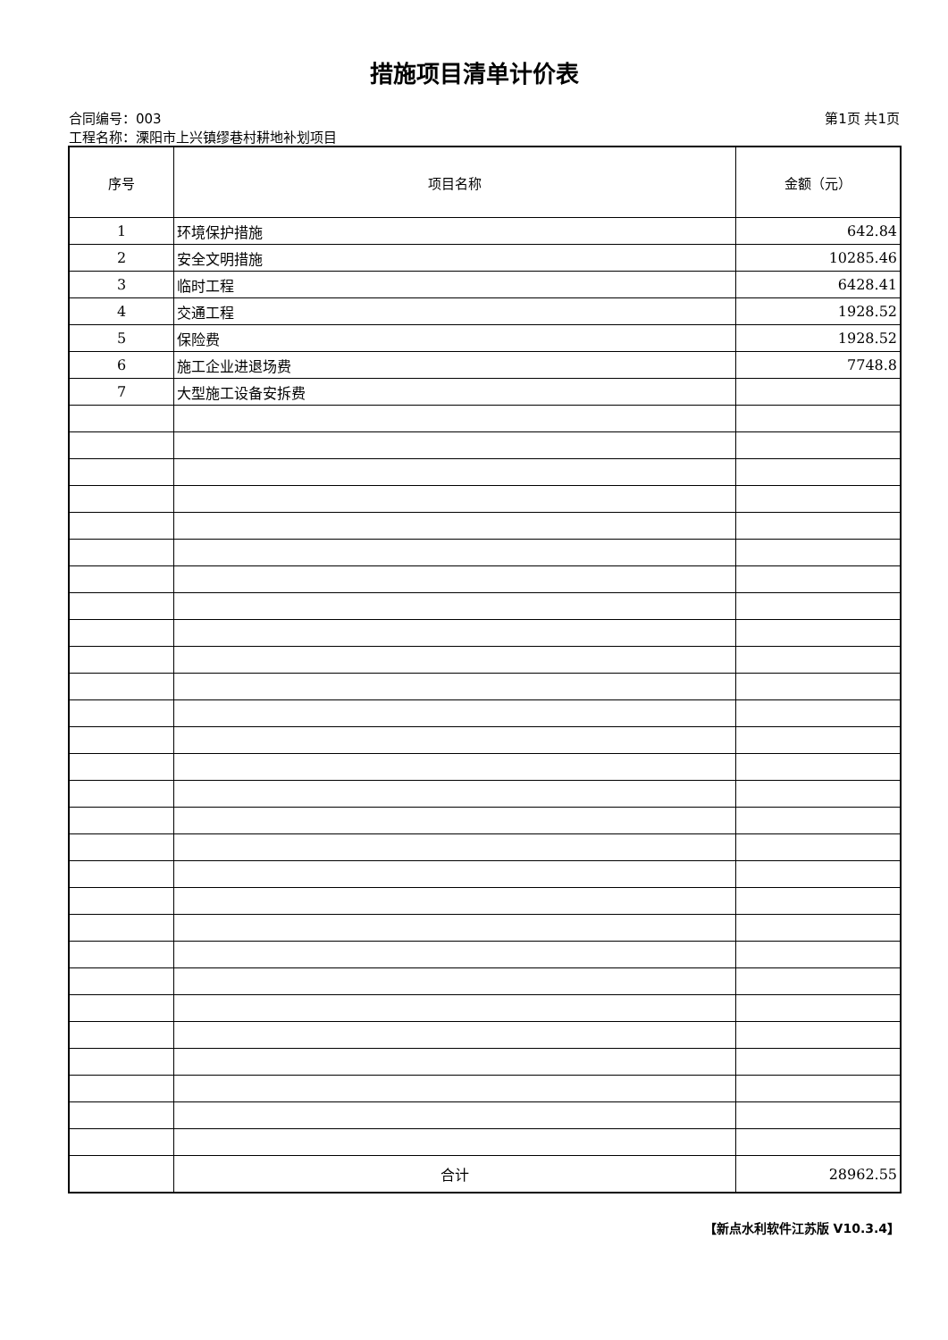措施项目清单计价表
合同编号：003 第1页 共1页
工程名称：溧阳市上兴镇缪巷村耕地补划项目
| 序号 | 项目名称 | 金额（元） |
| --- | --- | --- |
| 1 | 环境保护措施 | 642.84 |
| 2 | 安全文明措施 | 10285.46 |
| 3 | 临时工程 | 6428.41 |
| 4 | 交通工程 | 1928.52 |
| 5 | 保险费 | 1928.52 |
| 6 | 施工企业进退场费 | 7748.8 |
| 7 | 大型施工设备安拆费 | |
| | 合计 | 28962.55 |
【新点水利软件江苏版 V10.3.4】